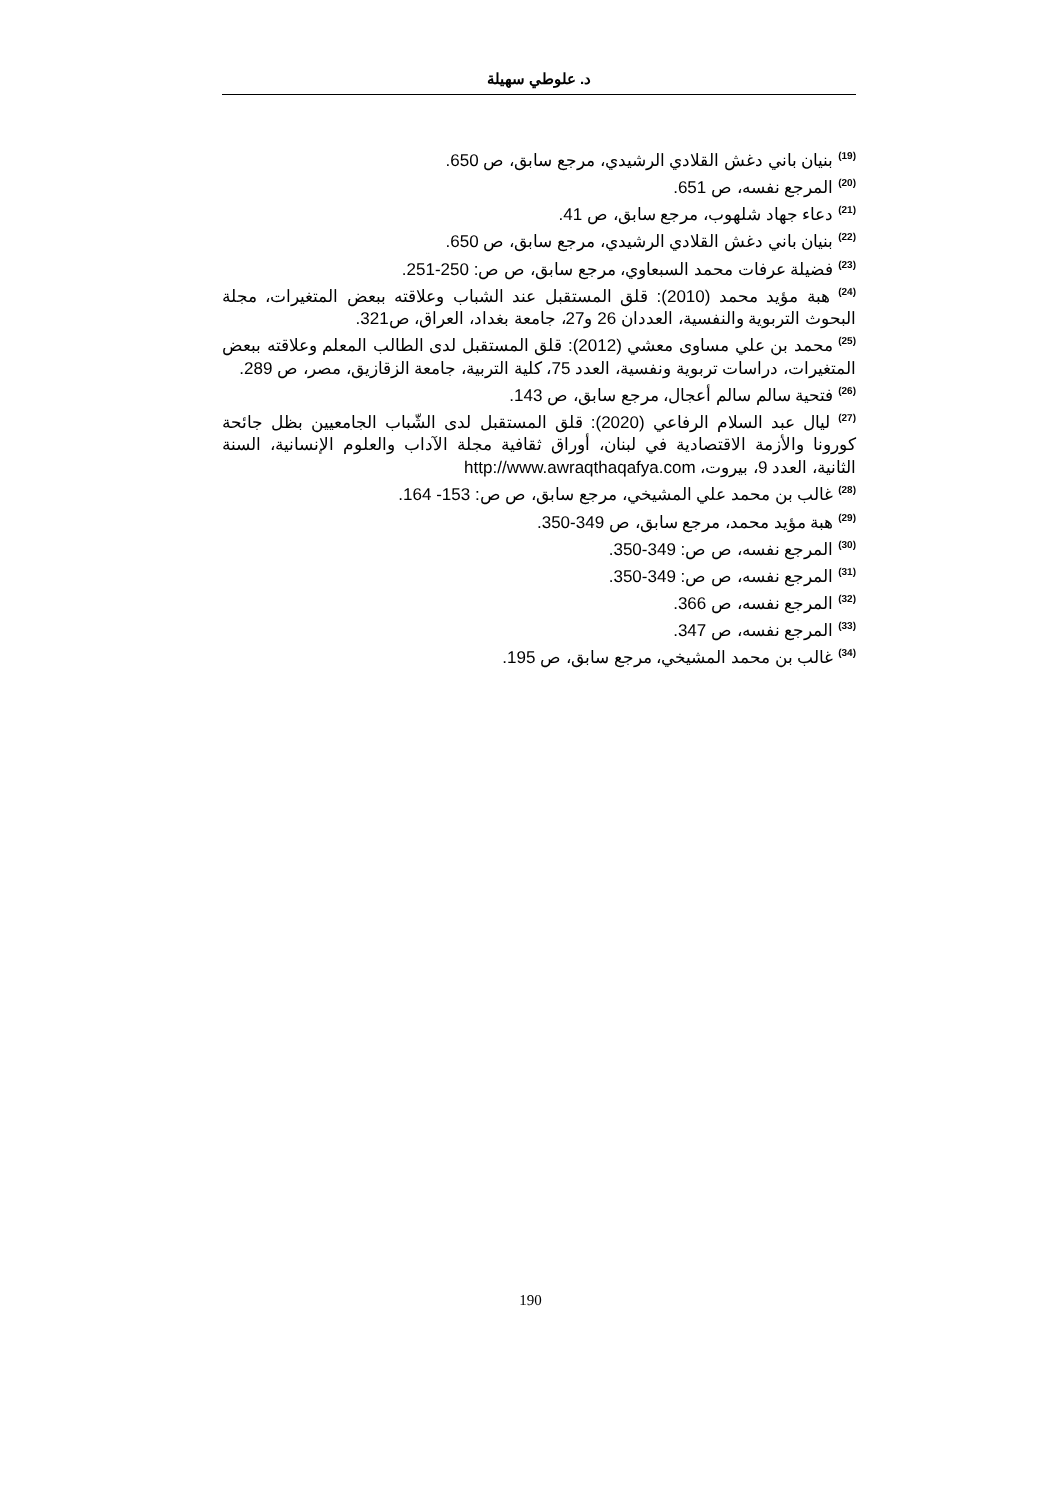د. علوطي سهيلة
<sup>(19)</sup> بنيان باني دغش القلادي الرشيدي، مرجع سابق، ص 650.
<sup>(20)</sup> المرجع نفسه، ص 651.
<sup>(21)</sup> دعاء جهاد شلهوب، مرجع سابق، ص 41.
<sup>(22)</sup> بنيان باني دغش القلادي الرشيدي، مرجع سابق، ص 650.
<sup>(23)</sup> فضيلة عرفات محمد السبعاوي، مرجع سابق، ص ص: 250-251.
<sup>(24)</sup> هبة مؤيد محمد (2010): قلق المستقبل عند الشباب وعلاقته ببعض المتغيرات، مجلة البحوث التربوية والنفسية، العددان 26 و27، جامعة بغداد، العراق، ص321.
<sup>(25)</sup> محمد بن علي مساوى معشي (2012): قلق المستقبل لدى الطالب المعلم وعلاقته ببعض المتغيرات، دراسات تربوية ونفسية، العدد 75، كلية التربية، جامعة الزقازيق، مصر، ص 289.
<sup>(26)</sup> فتحية سالم سالم أعجال، مرجع سابق، ص 143.
<sup>(27)</sup> ليال عبد السلام الرفاعي (2020): قلق المستقبل لدى الشّباب الجامعيين بظل جائحة كورونا والأزمة الاقتصادية في لبنان، أوراق ثقافية مجلة الآداب والعلوم الإنسانية، السنة الثانية، العدد 9، بيروت، http://www.awraqthaqafya.com
<sup>(28)</sup> غالب بن محمد علي المشيخي، مرجع سابق، ص ص: 153- 164.
<sup>(29)</sup> هبة مؤيد محمد، مرجع سابق، ص 349-350.
<sup>(30)</sup> المرجع نفسه، ص ص: 349-350.
<sup>(31)</sup> المرجع نفسه، ص ص: 349-350.
<sup>(32)</sup> المرجع نفسه، ص 366.
<sup>(33)</sup> المرجع نفسه، ص 347.
<sup>(34)</sup> غالب بن محمد المشيخي، مرجع سابق، ص 195.
190